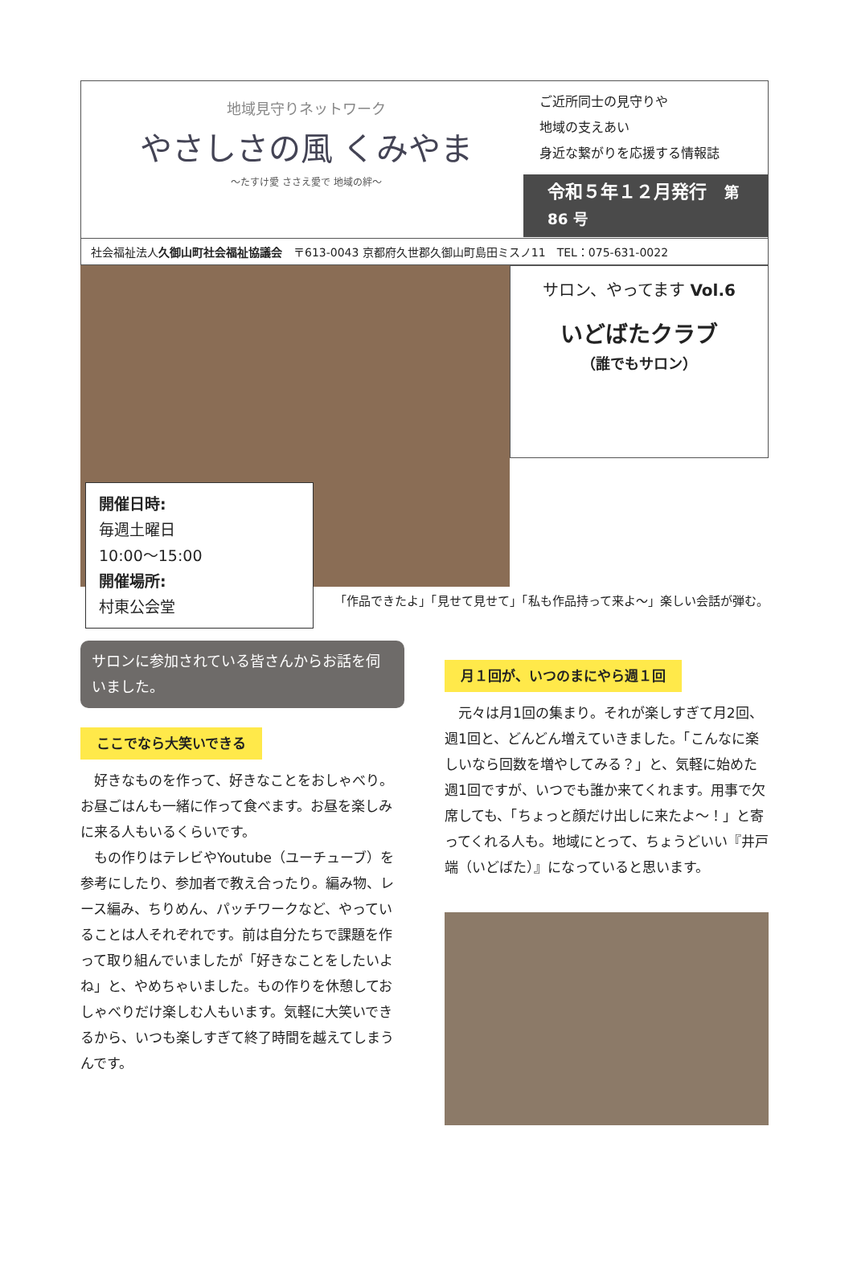地域見守りネットワーク
やさしさの風 くみやま
〜たすけ愛 ささえ愛で 地域の絆〜
ご近所同士の見守りや
地域の支えあい
身近な繋がりを応援する情報誌
令和５年１２月発行　第 86 号
社会福祉法人久御山町社会福祉協議会　〒613-0043 京都府久世郡久御山町島田ミスノ11　TEL：075-631-0022
開催日時:
毎週土曜日
10:00〜15:00
開催場所:
村東公会堂
サロン、やってます Vol.6
いどばたクラブ
（誰でもサロン）
「作品できたよ」「見せて見せて」「私も作品持って来よ〜」楽しい会話が弾む。
サロンに参加されている皆さんからお話を伺いました。
ここでなら大笑いできる
　好きなものを作って、好きなことをおしゃべり。お昼ごはんも一緒に作って食べます。お昼を楽しみに来る人もいるくらいです。
　もの作りはテレビやYoutube（ユーチューブ）を参考にしたり、参加者で教え合ったり。編み物、レース編み、ちりめん、パッチワークなど、やっていることは人それぞれです。前は自分たちで課題を作って取り組んでいましたが「好きなことをしたいよね」と、やめちゃいました。もの作りを休憩しておしゃべりだけ楽しむ人もいます。気軽に大笑いできるから、いつも楽しすぎて終了時間を越えてしまうんです。
月１回が、いつのまにやら週１回
　元々は月1回の集まり。それが楽しすぎて月2回、週1回と、どんどん増えていきました。「こんなに楽しいなら回数を増やしてみる？」と、気軽に始めた週1回ですが、いつでも誰か来てくれます。用事で欠席しても、「ちょっと顔だけ出しに来たよ〜！」と寄ってくれる人も。地域にとって、ちょうどいい『井戸端（いどばた）』になっていると思います。